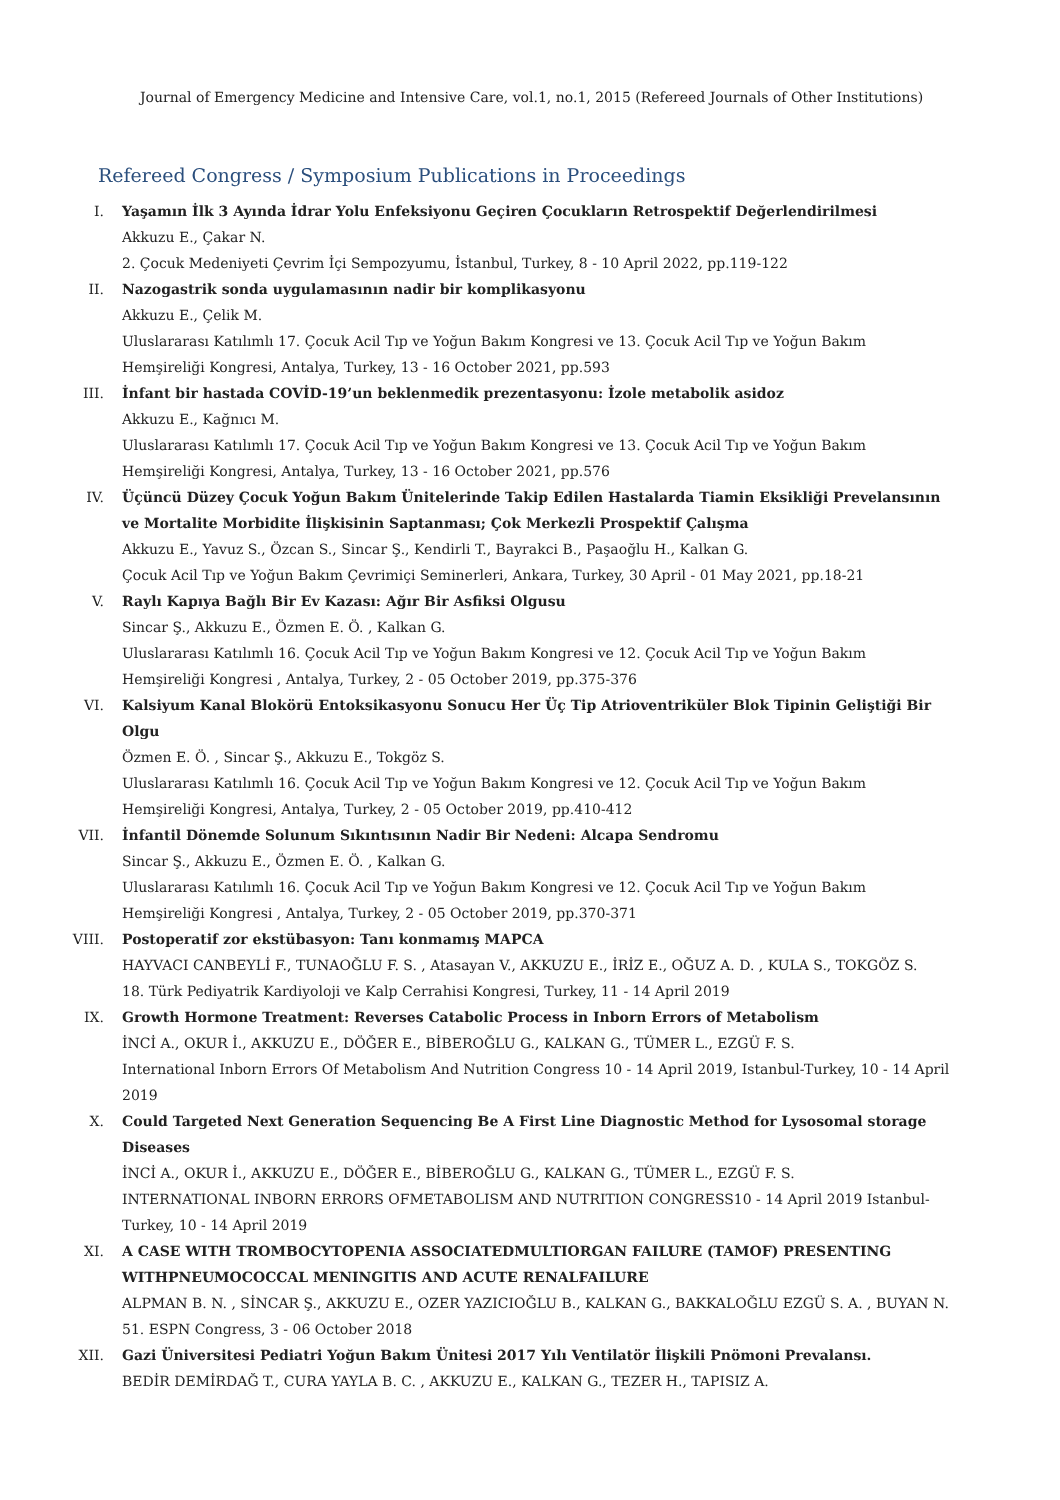Journal of Emergency Medicine and Intensive Care, vol.1, no.1, 2015 (Refereed Journals of Other Institutions)
Refereed Congress / Symposium Publications in Proceedings
I. Yaşamın İlk 3 Ayında İdrar Yolu Enfeksiyonu Geçiren Çocukların Retrospektif Değerlendirilmesi
Akkuzu E., Çakar N.
2. Çocuk Medeniyeti Çevrim İçi Sempozyumu, İstanbul, Turkey, 8 - 10 April 2022, pp.119-122
II. Nazogastrik sonda uygulamasının nadir bir komplikasyonu
Akkuzu E., Çelik M.
Uluslararası Katılımlı 17. Çocuk Acil Tıp ve Yoğun Bakım Kongresi ve 13. Çocuk Acil Tıp ve Yoğun Bakım Hemşireliği Kongresi, Antalya, Turkey, 13 - 16 October 2021, pp.593
III. İnfant bir hastada COVİD-19’un beklenmedik prezentasyonu: İzole metabolik asidoz
Akkuzu E., Kağnıcı M.
Uluslararası Katılımlı 17. Çocuk Acil Tıp ve Yoğun Bakım Kongresi ve 13. Çocuk Acil Tıp ve Yoğun Bakım Hemşireliği Kongresi, Antalya, Turkey, 13 - 16 October 2021, pp.576
IV. Üçüncü Düzey Çocuk Yoğun Bakım Ünitelerinde Takip Edilen Hastalarda Tiamin Eksikliği Prevelansının ve Mortalite Morbidite İlişkisinin Saptanması; Çok Merkezli Prospektif Çalışma
Akkuzu E., Yavuz S., Özcan S., Sincar Ş., Kendirli T., Bayrakci B., Paşaoğlu H., Kalkan G.
Çocuk Acil Tıp ve Yoğun Bakım Çevrimiçi Seminerleri, Ankara, Turkey, 30 April - 01 May 2021, pp.18-21
V. Raylı Kapıya Bağlı Bir Ev Kazası: Ağır Bir Asfiksi Olgusu
Sincar Ş., Akkuzu E., Özmen E. Ö. , Kalkan G.
Uluslararası Katılımlı 16. Çocuk Acil Tıp ve Yoğun Bakım Kongresi ve 12. Çocuk Acil Tıp ve Yoğun Bakım Hemşireliği Kongresi , Antalya, Turkey, 2 - 05 October 2019, pp.375-376
VI. Kalsiyum Kanal Blokörü Entoksikasyonu Sonucu Her Üç Tip Atrioventriküler Blok Tipinin Geliştiği Bir Olgu
Özmen E. Ö. , Sincar Ş., Akkuzu E., Tokgöz S.
Uluslararası Katılımlı 16. Çocuk Acil Tıp ve Yoğun Bakım Kongresi ve 12. Çocuk Acil Tıp ve Yoğun Bakım Hemşireliği Kongresi, Antalya, Turkey, 2 - 05 October 2019, pp.410-412
VII. İnfantil Dönemde Solunum Sıkıntısının Nadir Bir Nedeni: Alcapa Sendromu
Sincar Ş., Akkuzu E., Özmen E. Ö. , Kalkan G.
Uluslararası Katılımlı 16. Çocuk Acil Tıp ve Yoğun Bakım Kongresi ve 12. Çocuk Acil Tıp ve Yoğun Bakım Hemşireliği Kongresi , Antalya, Turkey, 2 - 05 October 2019, pp.370-371
VIII. Postoperatif zor ekstübasyon: Tanı konmamış MAPCA
HAYVACI CANBEYLİ F., TUNAOĞLU F. S. , Atasayan V., AKKUZU E., İRİZ E., OĞUZ A. D. , KULA S., TOKGÖZ S.
18. Türk Pediyatrik Kardiyoloji ve Kalp Cerrahisi Kongresi, Turkey, 11 - 14 April 2019
IX. Growth Hormone Treatment: Reverses Catabolic Process in Inborn Errors of Metabolism
İNCİ A., OKUR İ., AKKUZU E., DÖĞER E., BİBEROĞLU G., KALKAN G., TÜMER L., EZGÜ F. S.
International Inborn Errors Of Metabolism And Nutrition Congress 10 - 14 April 2019, Istanbul-Turkey, 10 - 14 April 2019
X. Could Targeted Next Generation Sequencing Be A First Line Diagnostic Method for Lysosomal storage Diseases
İNCİ A., OKUR İ., AKKUZU E., DÖĞER E., BİBEROĞLU G., KALKAN G., TÜMER L., EZGÜ F. S.
INTERNATIONAL INBORN ERRORS OFMETABOLISM AND NUTRITION CONGRESS10 - 14 April 2019 Istanbul-Turkey, 10 - 14 April 2019
XI. A CASE WITH TROMBOCYTOPENIA ASSOCIATEDMULTIORGAN FAILURE (TAMOF) PRESENTING WITHPNEUMOCOCCAL MENINGITIS AND ACUTE RENALFAILURE
ALPMAN B. N. , SİNCAR Ş., AKKUZU E., OZER YAZICIOĞLU B., KALKAN G., BAKKALOĞLU EZGÜ S. A. , BUYAN N.
51. ESPN Congress, 3 - 06 October 2018
XII. Gazi Üniversitesi Pediatri Yoğun Bakım Ünitesi 2017 Yılı Ventilatör İlişkili Pnömoni Prevalansı.
BEDİR DEMİRDAĞ T., CURA YAYLA B. C. , AKKUZU E., KALKAN G., TEZER H., TAPISIZ A.